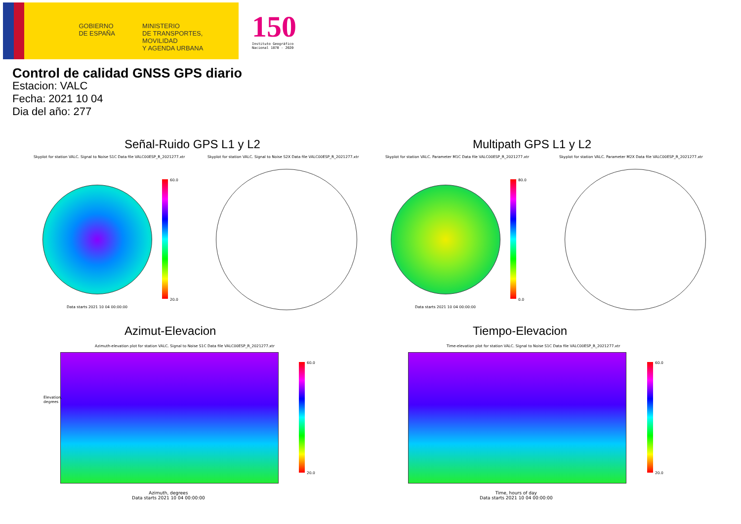GOBIERNO
DE ESPAÑA
MINISTERIO
DE TRANSPORTES, MOVILIDAD
Y AGENDA URBANA
150
Instituto Geográfico
Nacional 1870 - 2020
Control de calidad GNSS GPS diario
Estacion: VALC
Fecha: 2021 10 04
Dia del año: 277
Señal-Ruido GPS L1 y L2 Multipath GPS L1 y L2
Skyplot for station VALC. Signal to Noise S1C Data file VALC00ESP_R_2021277.xtr
Skyplot for station VALC. Signal to Noise S2X Data file VALC00ESP_R_2021277.xtr
Skyplot for station VALC. Parameter M1C Data file VALC00ESP_R_2021277.xtr
Skyplot for station VALC. Parameter M2X Data file VALC00ESP_R_2021277.xtr
60.0
20.0
80.0
0.0
Data starts 2021 10 04 00:00:00
Data starts 2021 10 04 00:00:00
Azimut-Elevacion Tiempo-Elevacion
Azimuth-elevation plot for station VALC. Signal to Noise S1C Data file VALC00ESP_R_2021277.xtr
Time-elevation plot for station VALC. Signal to Noise S1C Data file VALC00ESP_R_2021277.xtr
60.0
20.0
60.0
20.0
Azimuth, degrees
Data starts 2021 10 04 00:00:00
Time, hours of day
Data starts 2021 10 04 00:00:00
Elevation, degrees